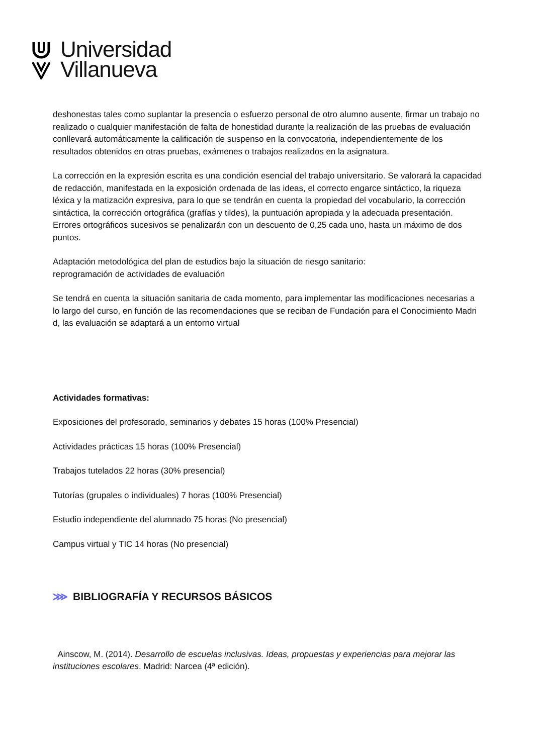Universidad
Villanueva
deshonestas tales como suplantar la presencia o esfuerzo personal de otro alumno ausente, firmar un trabajo no realizado o cualquier manifestación de falta de honestidad durante la realización de las pruebas de evaluación conllevará automáticamente la calificación de suspenso en la convocatoria, independientemente de los resultados obtenidos en otras pruebas, exámenes o trabajos realizados en la asignatura.
La corrección en la expresión escrita es una condición esencial del trabajo universitario. Se valorará la capacidad de redacción, manifestada en la exposición ordenada de las ideas, el correcto engarce sintáctico, la riqueza léxica y la matización expresiva, para lo que se tendrán en cuenta la propiedad del vocabulario, la corrección sintáctica, la corrección ortográfica (grafías y tildes), la puntuación apropiada y la adecuada presentación. Errores ortográficos sucesivos se penalizarán con un descuento de 0,25 cada uno, hasta un máximo de dos puntos.
Adaptación metodológica del plan de estudios bajo la situación de riesgo sanitario:
reprogramación de actividades de evaluación
Se tendrá en cuenta la situación sanitaria de cada momento, para implementar las modificaciones necesarias a lo largo del curso, en función de las recomendaciones que se reciban de Fundación para el Conocimiento Madri d, las evaluación se adaptará a un entorno virtual
Actividades formativas:
Exposiciones del profesorado, seminarios y debates 15 horas (100% Presencial)
Actividades prácticas 15 horas (100% Presencial)
Trabajos tutelados 22 horas (30% presencial)
Tutorías (grupales o individuales) 7 horas (100% Presencial)
Estudio independiente del alumnado 75 horas (No presencial)
Campus virtual y TIC 14 horas (No presencial)
⋙ BIBLIOGRAFÍA Y RECURSOS BÁSICOS
Ainscow, M. (2014). Desarrollo de escuelas inclusivas. Ideas, propuestas y experiencias para mejorar las instituciones escolares. Madrid: Narcea (4ª edición).